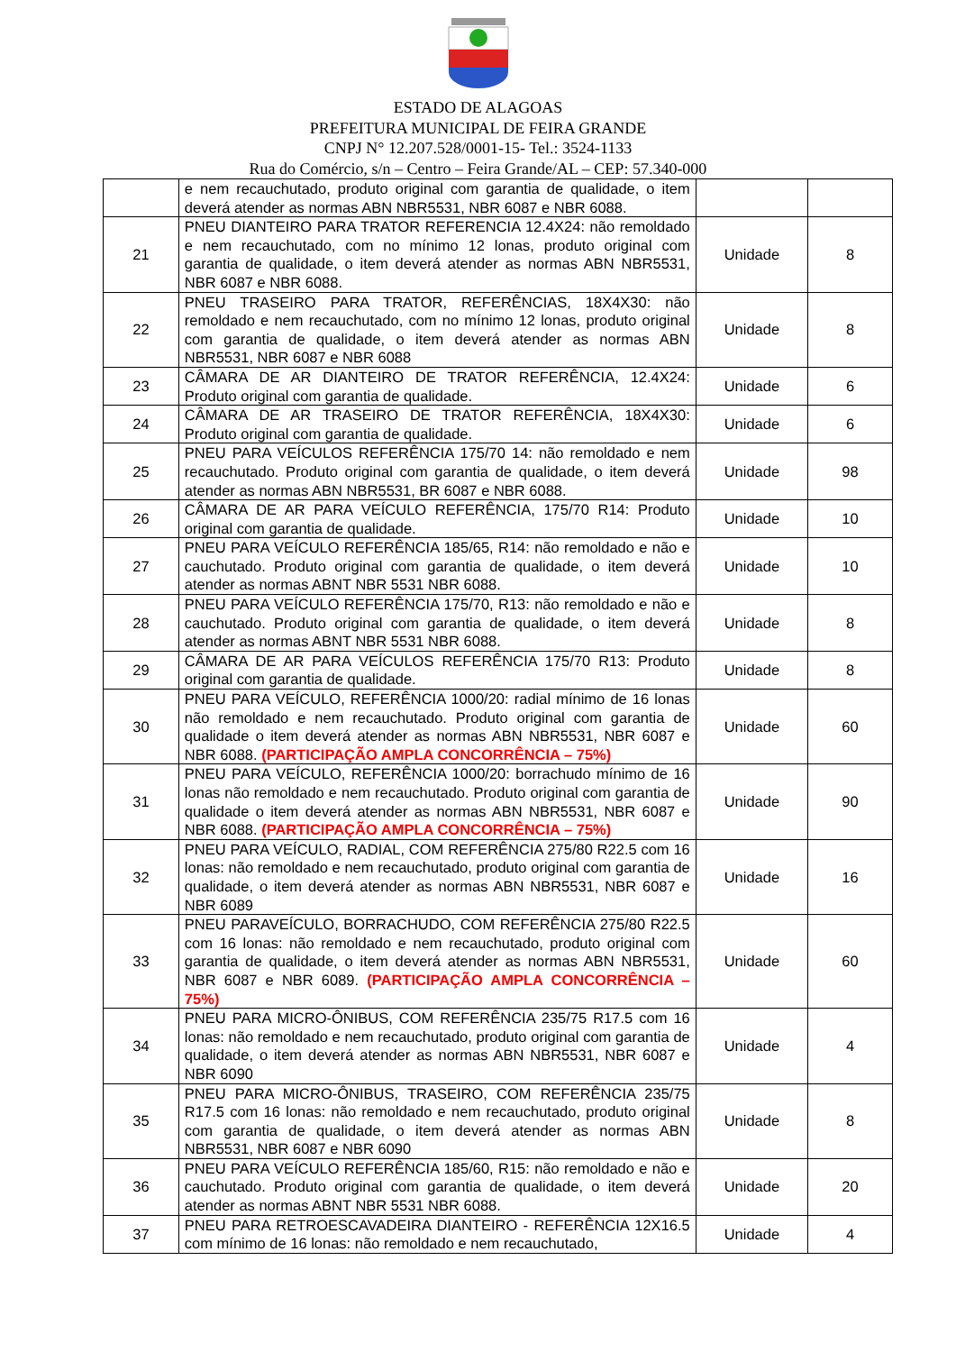ESTADO DE ALAGOAS
PREFEITURA MUNICIPAL DE FEIRA GRANDE
CNPJ N° 12.207.528/0001-15- Tel.: 3524-1133
Rua do Comércio, s/n – Centro – Feira Grande/AL – CEP: 57.340-000
| | e nem recauchutado, produto original com garantia de qualidade, o item deverá atender as normas ABN NBR5531, NBR 6087 e NBR 6088. | | |
| 21 | PNEU DIANTEIRO PARA TRATOR REFERENCIA 12.4X24: não remoldado e nem recauchutado, com no mínimo 12 lonas, produto original com garantia de qualidade, o item deverá atender as normas ABN NBR5531, NBR 6087 e NBR 6088. | Unidade | 8 |
| 22 | PNEU TRASEIRO PARA TRATOR, REFERÊNCIAS, 18X4X30: não remoldado e nem recauchutado, com no mínimo 12 lonas, produto original com garantia de qualidade, o item deverá atender as normas ABN NBR5531, NBR 6087 e NBR 6088 | Unidade | 8 |
| 23 | CÂMARA DE AR DIANTEIRO DE TRATOR REFERÊNCIA, 12.4X24: Produto original com garantia de qualidade. | Unidade | 6 |
| 24 | CÂMARA DE AR TRASEIRO DE TRATOR REFERÊNCIA, 18X4X30: Produto original com garantia de qualidade. | Unidade | 6 |
| 25 | PNEU PARA VEÍCULOS REFERÊNCIA 175/70 14: não remoldado e nem recauchutado. Produto original com garantia de qualidade, o item deverá atender as normas ABN NBR5531, BR 6087 e NBR 6088. | Unidade | 98 |
| 26 | CÂMARA DE AR PARA VEÍCULO REFERÊNCIA, 175/70 R14: Produto original com garantia de qualidade. | Unidade | 10 |
| 27 | PNEU PARA VEÍCULO REFERÊNCIA 185/65, R14: não remoldado e não e cauchutado. Produto original com garantia de qualidade, o item deverá atender as normas ABNT NBR 5531 NBR 6088. | Unidade | 10 |
| 28 | PNEU PARA VEÍCULO REFERÊNCIA 175/70, R13: não remoldado e não e cauchutado. Produto original com garantia de qualidade, o item deverá atender as normas ABNT NBR 5531 NBR 6088. | Unidade | 8 |
| 29 | CÂMARA DE AR PARA VEÍCULOS REFERÊNCIA 175/70 R13: Produto original com garantia de qualidade. | Unidade | 8 |
| 30 | PNEU PARA VEÍCULO, REFERÊNCIA 1000/20: radial mínimo de 16 lonas não remoldado e nem recauchutado. Produto original com garantia de qualidade o item deverá atender as normas ABN NBR5531, NBR 6087 e NBR 6088. (PARTICIPAÇÃO AMPLA CONCORRÊNCIA – 75%) | Unidade | 60 |
| 31 | PNEU PARA VEÍCULO, REFERÊNCIA 1000/20: borrachudo mínimo de 16 lonas não remoldado e nem recauchutado. Produto original com garantia de qualidade o item deverá atender as normas ABN NBR5531, NBR 6087 e NBR 6088. (PARTICIPAÇÃO AMPLA CONCORRÊNCIA – 75%) | Unidade | 90 |
| 32 | PNEU PARA VEÍCULO, RADIAL, COM REFERÊNCIA 275/80 R22.5 com 16 lonas: não remoldado e nem recauchutado, produto original com garantia de qualidade, o item deverá atender as normas ABN NBR5531, NBR 6087 e NBR 6089 | Unidade | 16 |
| 33 | PNEU PARAVEÍCULO, BORRACHUDO, COM REFERÊNCIA 275/80 R22.5 com 16 lonas: não remoldado e nem recauchutado, produto original com garantia de qualidade, o item deverá atender as normas ABN NBR5531, NBR 6087 e NBR 6089. (PARTICIPAÇÃO AMPLA CONCORRÊNCIA – 75%) | Unidade | 60 |
| 34 | PNEU PARA MICRO-ÔNIBUS, COM REFERÊNCIA 235/75 R17.5 com 16 lonas: não remoldado e nem recauchutado, produto original com garantia de qualidade, o item deverá atender as normas ABN NBR5531, NBR 6087 e NBR 6090 | Unidade | 4 |
| 35 | PNEU PARA MICRO-ÔNIBUS, TRASEIRO, COM REFERÊNCIA 235/75 R17.5 com 16 lonas: não remoldado e nem recauchutado, produto original com garantia de qualidade, o item deverá atender as normas ABN NBR5531, NBR 6087 e NBR 6090 | Unidade | 8 |
| 36 | PNEU PARA VEÍCULO REFERÊNCIA 185/60, R15: não remoldado e não e cauchutado. Produto original com garantia de qualidade, o item deverá atender as normas ABNT NBR 5531 NBR 6088. | Unidade | 20 |
| 37 | PNEU PARA RETROESCAVADEIRA DIANTEIRO - REFERÊNCIA 12X16.5 com mínimo de 16 lonas: não remoldado e nem recauchutado, | Unidade | 4 |